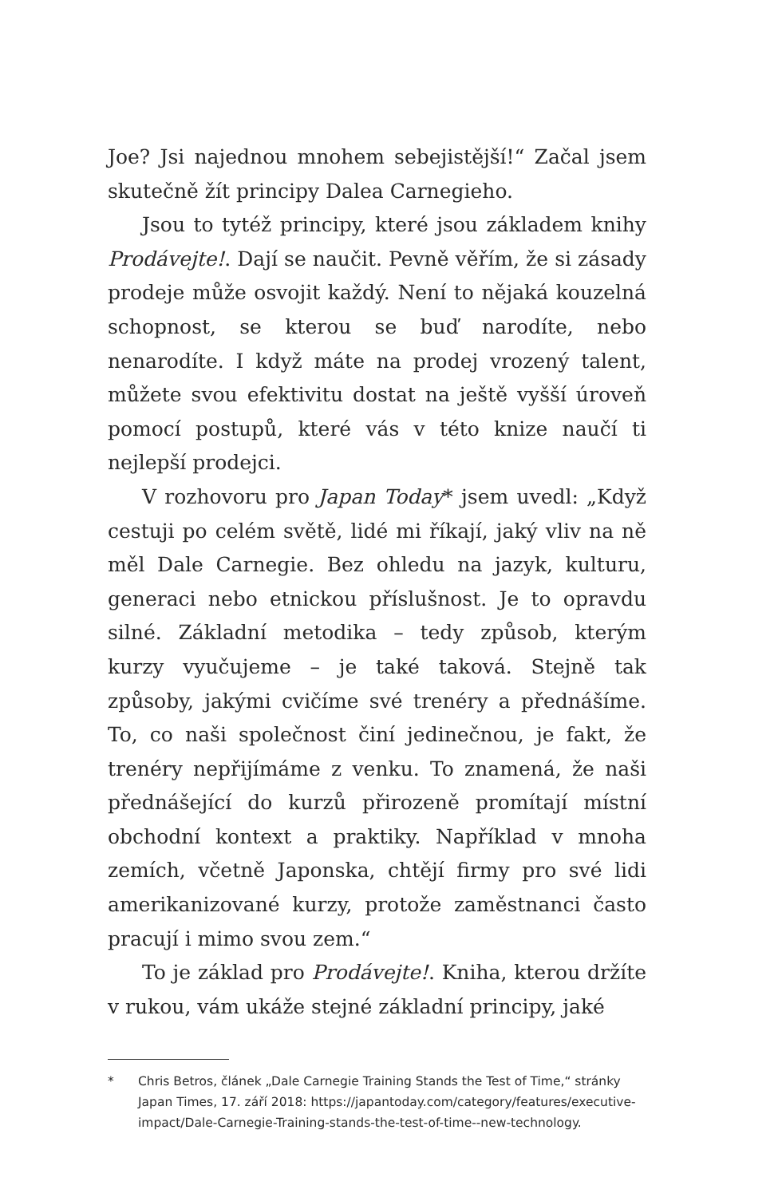Joe? Jsi najednou mnohem sebejistější!“ Začal jsem skutečně žít principy Dalea Carnegieho.
Jsou to tytéž principy, které jsou základem knihy Prodávejte!. Dají se naučit. Pevně věřím, že si zásady prodeje může osvojit každý. Není to nějaká kouzelná schopnost, se kterou se buď narodíte, nebo nenarodíte. I když máte na prodej vrozený talent, můžete svou efektivitu dostat na ještě vyšší úroveň pomocí postupů, které vás v této knize naučí ti nejlepší prodejci.
V rozhovoru pro Japan Today* jsem uvedl: „Když cestuji po celém světě, lidé mi říkají, jaký vliv na ně měl Dale Carnegie. Bez ohledu na jazyk, kulturu, generaci nebo etnickou příslušnost. Je to opravdu silné. Základní metodika – tedy způsob, kterým kurzy vyučujeme – je také taková. Stejně tak způsoby, jakými cvičíme své trenéry a přednášíme. To, co naši společnost činí jedinečnou, je fakt, že trenéry nepřijímáme z venku. To znamená, že naši přednášející do kurzů přirozeně promítají místní obchodní kontext a praktiky. Například v mnoha zemích, včetně Japonska, chtějí firmy pro své lidi amerikanizované kurzy, protože zaměstnanci často pracují i mimo svou zem.“
To je základ pro Prodávejte!. Kniha, kterou držíte v rukou, vám ukáže stejné základní principy, jaké
* Chris Betros, článek „Dale Carnegie Training Stands the Test of Time,“ stránky Japan Times, 17. září 2018: https://japantoday.com/category/features/executive-impact/Dale-Carnegie-Training-stands-the-test-of-time--new-technology.